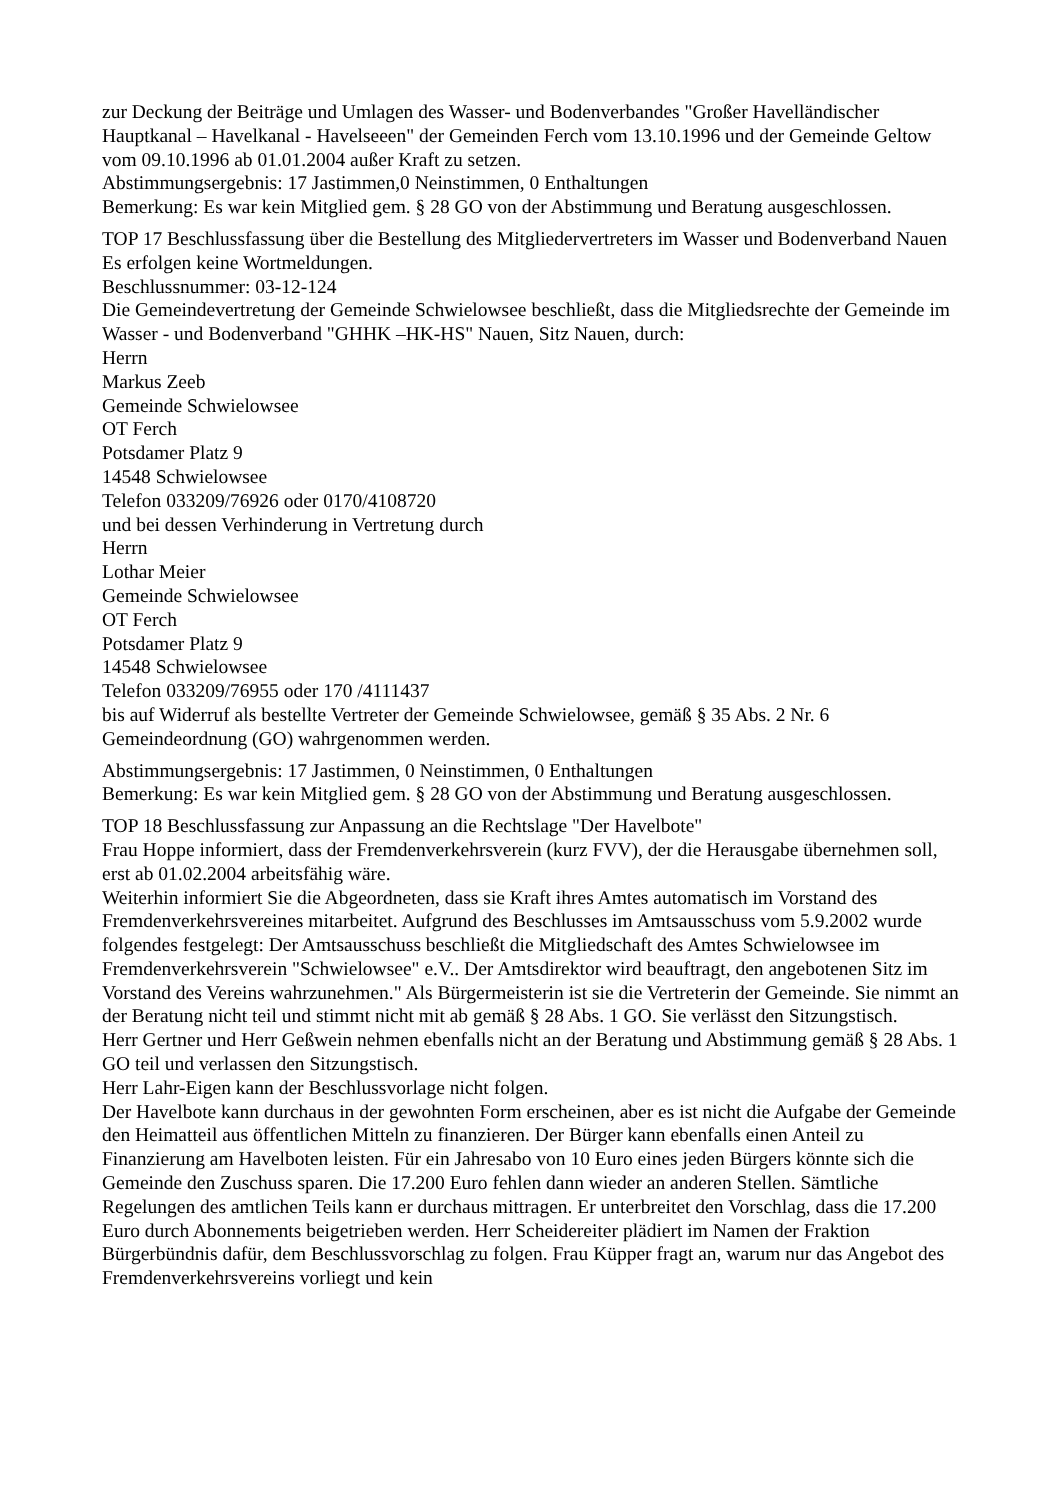zur Deckung der Beiträge und Umlagen des Wasser- und Bodenverbandes "Großer Havelländischer Hauptkanal – Havelkanal - Havelseeen" der Gemeinden Ferch vom 13.10.1996 und der Gemeinde Geltow vom 09.10.1996 ab 01.01.2004 außer Kraft zu setzen.
Abstimmungsergebnis: 17 Jastimmen,0 Neinstimmen, 0 Enthaltungen
Bemerkung: Es war kein Mitglied gem. § 28 GO von der Abstimmung und Beratung ausgeschlossen.
TOP 17 Beschlussfassung über die Bestellung des Mitgliedervertreters im Wasser und Bodenverband Nauen
Es erfolgen keine Wortmeldungen.
Beschlussnummer: 03-12-124
Die Gemeindevertretung der Gemeinde Schwielowsee beschließt, dass die Mitgliedsrechte der Gemeinde im Wasser - und Bodenverband "GHHK –HK-HS" Nauen, Sitz Nauen, durch:
Herrn
Markus Zeeb
Gemeinde Schwielowsee
OT Ferch
Potsdamer Platz 9
14548 Schwielowsee
Telefon 033209/76926 oder 0170/4108720
und bei dessen Verhinderung in Vertretung durch
Herrn
Lothar Meier
Gemeinde Schwielowsee
OT Ferch
Potsdamer Platz 9
14548 Schwielowsee
Telefon 033209/76955 oder 170 /4111437
bis auf Widerruf als bestellte Vertreter der Gemeinde Schwielowsee, gemäß § 35 Abs. 2 Nr. 6 Gemeindeordnung (GO) wahrgenommen werden.
Abstimmungsergebnis: 17 Jastimmen, 0 Neinstimmen, 0 Enthaltungen
Bemerkung: Es war kein Mitglied gem. § 28 GO von der Abstimmung und Beratung ausgeschlossen.
TOP 18 Beschlussfassung zur Anpassung an die Rechtslage "Der Havelbote"
Frau Hoppe informiert, dass der Fremdenverkehrsverein (kurz FVV), der die Herausgabe übernehmen soll, erst ab 01.02.2004 arbeitsfähig wäre.
Weiterhin informiert Sie die Abgeordneten, dass sie Kraft ihres Amtes automatisch im Vorstand des Fremdenverkehrsvereines mitarbeitet. Aufgrund des Beschlusses im Amtsausschuss vom 5.9.2002 wurde folgendes festgelegt: Der Amtsausschuss beschließt die Mitgliedschaft des Amtes Schwielowsee im Fremdenverkehrsverein "Schwielowsee" e.V.. Der Amtsdirektor wird beauftragt, den angebotenen Sitz im Vorstand des Vereins wahrzunehmen." Als Bürgermeisterin ist sie die Vertreterin der Gemeinde. Sie nimmt an der Beratung nicht teil und stimmt nicht mit ab gemäß § 28 Abs. 1 GO. Sie verlässt den Sitzungstisch.
Herr Gertner und Herr Geßwein nehmen ebenfalls nicht an der Beratung und Abstimmung gemäß § 28 Abs. 1 GO teil und verlassen den Sitzungstisch.
Herr Lahr-Eigen kann der Beschlussvorlage nicht folgen.
Der Havelbote kann durchaus in der gewohnten Form erscheinen, aber es ist nicht die Aufgabe der Gemeinde den Heimatteil aus öffentlichen Mitteln zu finanzieren. Der Bürger kann ebenfalls einen Anteil zu Finanzierung am Havelboten leisten. Für ein Jahresabo von 10 Euro eines jeden Bürgers könnte sich die Gemeinde den Zuschuss sparen. Die 17.200 Euro fehlen dann wieder an anderen Stellen. Sämtliche Regelungen des amtlichen Teils kann er durchaus mittragen. Er unterbreitet den Vorschlag, dass die 17.200 Euro durch Abonnements beigetrieben werden. Herr Scheidereiter plädiert im Namen der Fraktion Bürgerbündnis dafür, dem Beschlussvorschlag zu folgen. Frau Küpper fragt an, warum nur das Angebot des Fremdenverkehrsvereins vorliegt und kein